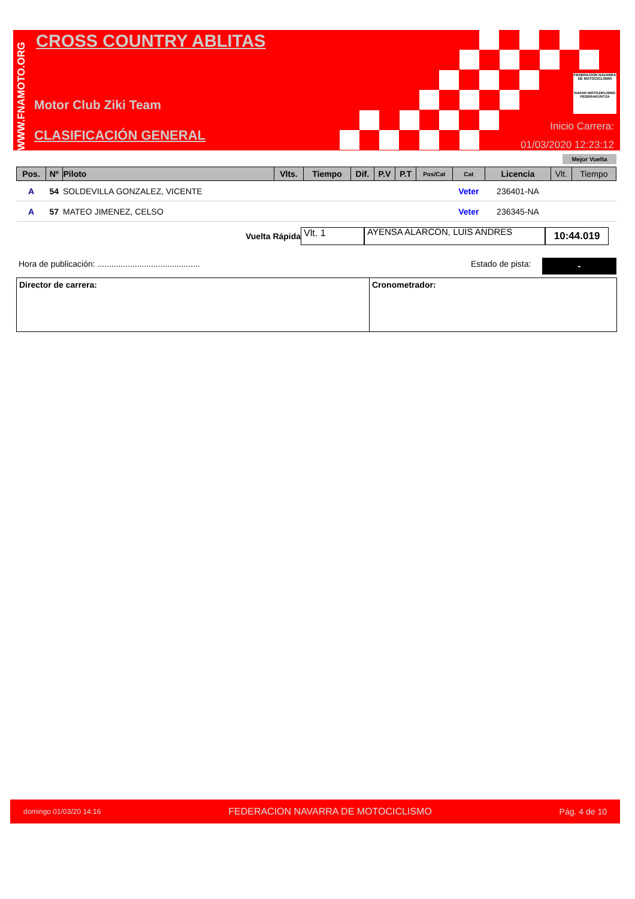WWW.FNAMOTO.ORG
CROSS COUNTRY ABLITAS
Motor Club Ziki Team
CLASIFICACIÓN GENERAL
FEDERACIÓN NAVARRA DE MOTOCICLISMO
NAFAR MOTOZIKLISMO FEDERAKUNTZA
Inicio Carrera:
01/03/2020 12:23:12
Mejor Vuelta
| Pos. | Nº | Piloto | Vlts. | Tiempo | Dif. | P.V | P.T | Pos/Cat | Cat | Licencia | Vlt. | Tiempo |
| --- | --- | --- | --- | --- | --- | --- | --- | --- | --- | --- | --- | --- |
| A | 54 | SOLDEVILLA GONZALEZ, VICENTE | | | | | | | Veter | 236401-NA | | |
| A | 57 | MATEO JIMENEZ, CELSO | | | | | | | Veter | 236345-NA | | |
Vuelta Rápida
Vlt. 1
AYENSA ALARCON, LUIS ANDRES
10:44.019
Hora de publicación: ............................................
Estado de pista: -
Director de carrera: Cronometrador:
domingo 01/03/20 14:16 FEDERACION NAVARRA DE MOTOCICLISMO Pág. 4 de 10